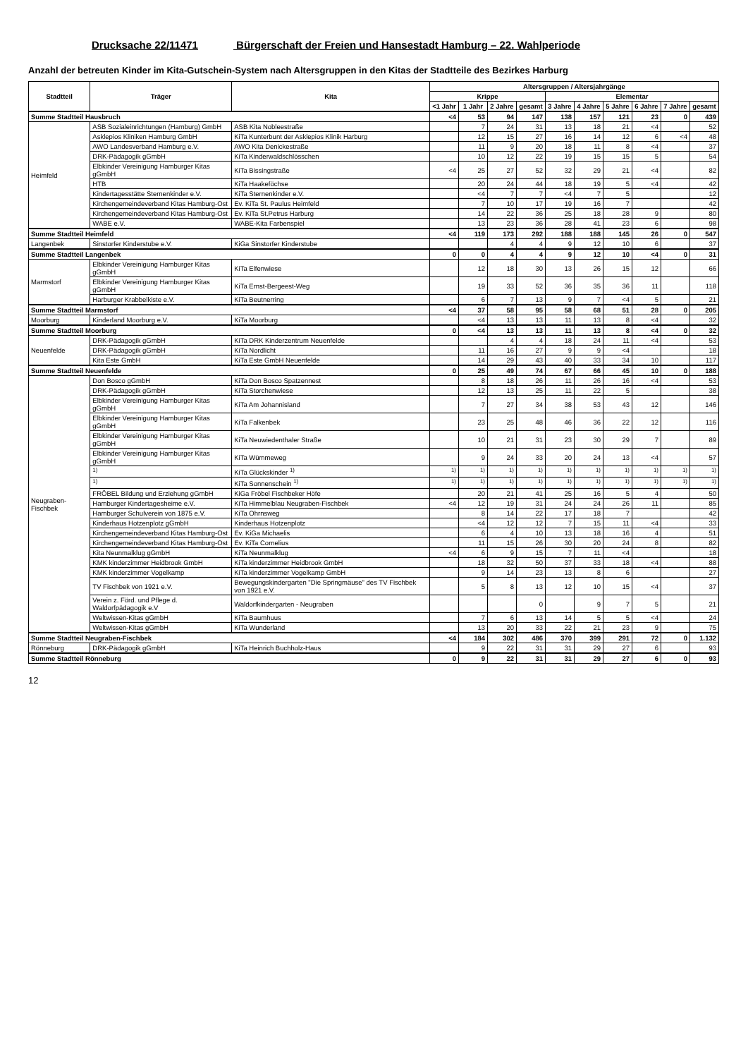Drucksache 22/11471 Bürgerschaft der Freien und Hansestadt Hamburg – 22. Wahlperiode
Anzahl der betreuten Kinder im Kita-Gutschein-System nach Altersgruppen in den Kitas der Stadtteile des Bezirkes Harburg
| Stadtteil | Träger | Kita | Altersgruppen / Altersjahrgänge | | | | | | | | | |
| --- | --- | --- | --- | --- | --- | --- | --- | --- | --- | --- | --- | --- |
| | | | Krippe | | | | Elementar | | | | | |
| | | | <1 Jahr | 1 Jahr | 2 Jahre | gesamt | 3 Jahre | 4 Jahre | 5 Jahre | 6 Jahre | 7 Jahre | gesamt |
| Summe Stadtteil Hausbruch | | | <4 | 53 | 94 | 147 | 138 | 157 | 121 | 23 | 0 | 439 |
| Heimfeld | ASB Sozialeinrichtungen (Hamburg) GmbH | ASB Kita Nobleestraße | | 7 | 24 | 31 | 13 | 18 | 21 | <4 | | 52 |
| | Asklepios Kliniken Hamburg GmbH | KiTa Kunterbunt der Asklepios Klinik Harburg | | 12 | 15 | 27 | 16 | 14 | 12 | 6 | <4 | 48 |
| | AWO Landesverband Hamburg e.V. | AWO Kita Denickestraße | | 11 | 9 | 20 | 18 | 11 | 8 | <4 | | 37 |
| | DRK-Pädagogik gGmbH | KiTa Kinderwaldschlösschen | | 10 | 12 | 22 | 19 | 15 | 15 | 5 | | 54 |
| | Elbkinder Vereinigung Hamburger Kitas gGmbH | KiTa Bissingstraße | <4 | 25 | 27 | 52 | 32 | 29 | 21 | <4 | | 82 |
| | HTB | KiTa Haakeföchse | | 20 | 24 | 44 | 18 | 19 | 5 | <4 | | 42 |
| | Kindertagesstätte Sternenkinder e.V. | KiTa Sternenkinder e.V. | | <4 | 7 | 7 | <4 | 7 | 5 | | | 12 |
| | Kirchengemeindeverband Kitas Hamburg-Ost | Ev. KiTa St. Paulus Heimfeld | | 7 | 10 | 17 | 19 | 16 | 7 | | | 42 |
| | Kirchengemeindeverband Kitas Hamburg-Ost | Ev. KiTa St.Petrus Harburg | | 14 | 22 | 36 | 25 | 18 | 28 | 9 | | 80 |
| | WABE e.V. | WABE-Kita Farbenspiel | | 13 | 23 | 36 | 28 | 41 | 23 | 6 | | 98 |
| Summe Stadtteil Heimfeld | | | <4 | 119 | 173 | 292 | 188 | 188 | 145 | 26 | 0 | 547 |
| Langenbek | Sinstorfer Kinderstube e.V. | KiGa Sinstorfer Kinderstube | | | 4 | 4 | 9 | 12 | 10 | 6 | | 37 |
| Summe Stadtteil Langenbek | | | 0 | 0 | 4 | 4 | 9 | 12 | 10 | <4 | 0 | 31 |
| Marmstorf | Elbkinder Vereinigung Hamburger Kitas gGmbH | KiTa Elfenwiese | | 12 | 18 | 30 | 13 | 26 | 15 | 12 | | 66 |
| | Elbkinder Vereinigung Hamburger Kitas gGmbH | KiTa Ernst-Bergeest-Weg | | 19 | 33 | 52 | 36 | 35 | 36 | 11 | | 118 |
| | Harburger Krabbelkiste e.V. | KiTa Beutnerring | | 6 | 7 | 13 | 9 | 7 | <4 | 5 | | 21 |
| Summe Stadtteil Marmstorf | | | <4 | 37 | 58 | 95 | 58 | 68 | 51 | 28 | 0 | 205 |
| Moorburg | Kinderland Moorburg e.V. | KiTa Moorburg | | <4 | 13 | 13 | 11 | 13 | 8 | <4 | | 32 |
| Summe Stadtteil Moorburg | | | 0 | <4 | 13 | 13 | 11 | 13 | 8 | <4 | 0 | 32 |
| Neuenfelde | DRK-Pädagogik gGmbH | KiTa DRK Kinderzentrum Neuenfelde | | | 4 | 4 | 18 | 24 | 11 | <4 | | 53 |
| | DRK-Pädagogik gGmbH | KiTa Nordlicht | | 11 | 16 | 27 | 9 | 9 | <4 | | | 18 |
| | Kita Este GmbH | KiTa Este GmbH Neuenfelde | | 14 | 29 | 43 | 40 | 33 | 34 | 10 | | 117 |
| Summe Stadtteil Neuenfelde | | | 0 | 25 | 49 | 74 | 67 | 66 | 45 | 10 | 0 | 188 |
| Neugraben-Fischbek | Don Bosco gGmbH | KiTa Don Bosco Spatzennest | | 8 | 18 | 26 | 11 | 26 | 16 | <4 | | 53 |
| | DRK-Pädagogik gGmbH | KiTa Storchenwiese | | 12 | 13 | 25 | 11 | 22 | 5 | | | 38 |
| | Elbkinder Vereinigung Hamburger Kitas gGmbH | KiTa Am Johannisland | | 7 | 27 | 34 | 38 | 53 | 43 | 12 | | 146 |
| | Elbkinder Vereinigung Hamburger Kitas gGmbH | KiTa Falkenbek | | 23 | 25 | 48 | 46 | 36 | 22 | 12 | | 116 |
| | Elbkinder Vereinigung Hamburger Kitas gGmbH | KiTa Neuwiedenthaler Straße | | 10 | 21 | 31 | 23 | 30 | 29 | 7 | | 89 |
| | Elbkinder Vereinigung Hamburger Kitas gGmbH | KiTa Wümmeweg | | 9 | 24 | 33 | 20 | 24 | 13 | <4 | | 57 |
| | <sup>1)</sup> | KiTa Glückskinder <sup>1)</sup> | <sup>1)</sup> | <sup>1)</sup> | <sup>1)</sup> | <sup>1)</sup> | <sup>1)</sup> | <sup>1)</sup> | <sup>1)</sup> | <sup>1)</sup> | <sup>1)</sup> | <sup>1)</sup> |
| | <sup>1)</sup> | KiTa Sonnenschein <sup>1)</sup> | <sup>1)</sup> | <sup>1)</sup> | <sup>1)</sup> | <sup>1)</sup> | <sup>1)</sup> | <sup>1)</sup> | <sup>1)</sup> | <sup>1)</sup> | <sup>1)</sup> | <sup>1)</sup> |
| | FRÖBEL Bildung und Erziehung gGmbH | KiGa Fröbel Fischbeker Höfe | | 20 | 21 | 41 | 25 | 16 | 5 | 4 | | 50 |
| | Hamburger Kindertagesheime e.V. | KiTa Himmelblau Neugraben-Fischbek | <4 | 12 | 19 | 31 | 24 | 24 | 26 | 11 | | 85 |
| | Hamburger Schulverein von 1875 e.V. | KiTa Ohrnsweg | | 8 | 14 | 22 | 17 | 18 | 7 | | | 42 |
| | Kinderhaus Hotzenplotz gGmbH | Kinderhaus Hotzenplotz | | <4 | 12 | 12 | 7 | 15 | 11 | <4 | | 33 |
| | Kirchengemeindeverband Kitas Hamburg-Ost | Ev. KiGa Michaelis | | 6 | 4 | 10 | 13 | 18 | 16 | 4 | | 51 |
| | Kirchengemeindeverband Kitas Hamburg-Ost | Ev. KiTa Cornelius | | 11 | 15 | 26 | 30 | 20 | 24 | 8 | | 82 |
| | Kita Neunmalklug gGmbH | KiTa Neunmalklug | <4 | 6 | 9 | 15 | 7 | 11 | <4 | | | 18 |
| | KMK kinderzimmer Heidbrook GmbH | KiTa kinderzimmer Heidbrook GmbH | | 18 | 32 | 50 | 37 | 33 | 18 | <4 | | 88 |
| | KMK kinderzimmer Vogelkamp | KiTa kinderzimmer Vogelkamp GmbH | | 9 | 14 | 23 | 13 | 8 | 6 | | | 27 |
| | TV Fischbek von 1921 e.V. | Bewegungskindergarten "Die Springmäuse" des TV Fischbek von 1921 e.V. | | 5 | 8 | 13 | 12 | 10 | 15 | <4 | | 37 |
| | Verein z. Förd. und Pflege d. Waldorfpädagogik e.V | Waldorfkindergarten - Neugraben | | | | 0 | | 9 | 7 | 5 | | 21 |
| | Weltwissen-Kitas gGmbH | KiTa Baumhuus | | 7 | 6 | 13 | 14 | 5 | 5 | <4 | | 24 |
| | Weltwissen-Kitas gGmbH | KiTa Wunderland | | 13 | 20 | 33 | 22 | 21 | 23 | 9 | | 75 |
| Summe Stadtteil Neugraben-Fischbek | | | <4 | 184 | 302 | 486 | 370 | 399 | 291 | 72 | 0 | 1.132 |
| Rönneburg | DRK-Pädagogik gGmbH | KiTa Heinrich Buchholz-Haus | | 9 | 22 | 31 | 31 | 29 | 27 | 6 | | 93 |
| Summe Stadtteil Rönneburg | | | 0 | 9 | 22 | 31 | 31 | 29 | 27 | 6 | 0 | 93 |
12